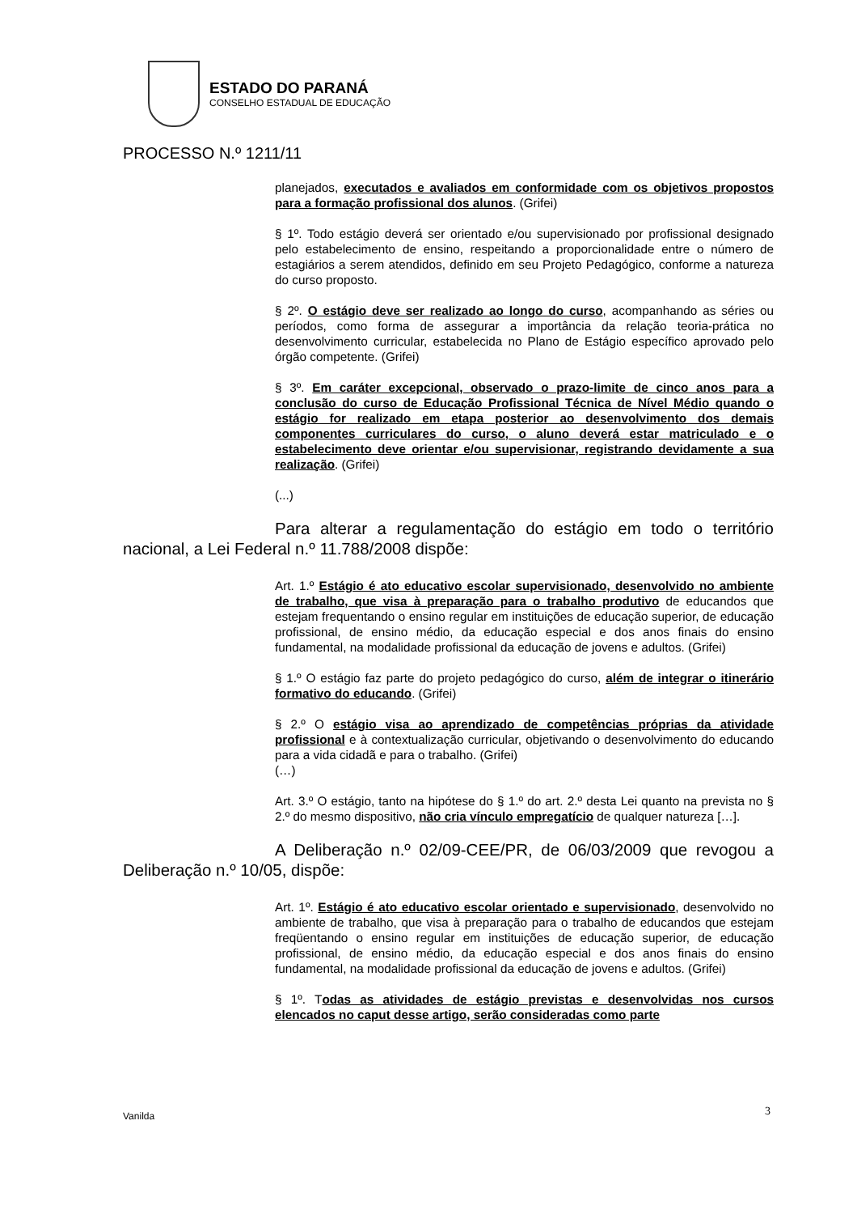ESTADO DO PARANÁ
CONSELHO ESTADUAL DE EDUCAÇÃO
PROCESSO N.º 1211/11
planejados, executados e avaliados em conformidade com os objetivos propostos para a formação profissional dos alunos. (Grifei)
§ 1º. Todo estágio deverá ser orientado e/ou supervisionado por profissional designado pelo estabelecimento de ensino, respeitando a proporcionalidade entre o número de estagiários a serem atendidos, definido em seu Projeto Pedagógico, conforme a natureza do curso proposto.
§ 2º. O estágio deve ser realizado ao longo do curso, acompanhando as séries ou períodos, como forma de assegurar a importância da relação teoria-prática no desenvolvimento curricular, estabelecida no Plano de Estágio específico aprovado pelo órgão competente. (Grifei)
§ 3º. Em caráter excepcional, observado o prazo-limite de cinco anos para a conclusão do curso de Educação Profissional Técnica de Nível Médio quando o estágio for realizado em etapa posterior ao desenvolvimento dos demais componentes curriculares do curso, o aluno deverá estar matriculado e o estabelecimento deve orientar e/ou supervisionar, registrando devidamente a sua realização. (Grifei)
(...)
Para alterar a regulamentação do estágio em todo o território nacional, a Lei Federal n.º 11.788/2008 dispõe:
Art. 1.º Estágio é ato educativo escolar supervisionado, desenvolvido no ambiente de trabalho, que visa à preparação para o trabalho produtivo de educandos que estejam frequentando o ensino regular em instituições de educação superior, de educação profissional, de ensino médio, da educação especial e dos anos finais do ensino fundamental, na modalidade profissional da educação de jovens e adultos. (Grifei)
§ 1.º O estágio faz parte do projeto pedagógico do curso, além de integrar o itinerário formativo do educando. (Grifei)
§ 2.º O estágio visa ao aprendizado de competências próprias da atividade profissional e à contextualização curricular, objetivando o desenvolvimento do educando para a vida cidadã e para o trabalho. (Grifei)
(…)
Art. 3.º O estágio, tanto na hipótese do § 1.º do art. 2.º desta Lei quanto na prevista no § 2.º do mesmo dispositivo, não cria vínculo empregatício de qualquer natureza […].
A Deliberação n.º 02/09-CEE/PR, de 06/03/2009 que revogou a Deliberação n.º 10/05, dispõe:
Art. 1º. Estágio é ato educativo escolar orientado e supervisionado, desenvolvido no ambiente de trabalho, que visa à preparação para o trabalho de educandos que estejam freqüentando o ensino regular em instituições de educação superior, de educação profissional, de ensino médio, da educação especial e dos anos finais do ensino fundamental, na modalidade profissional da educação de jovens e adultos. (Grifei)
§ 1º. Todas as atividades de estágio previstas e desenvolvidas nos cursos elencados no caput desse artigo, serão consideradas como parte
Vanilda 3